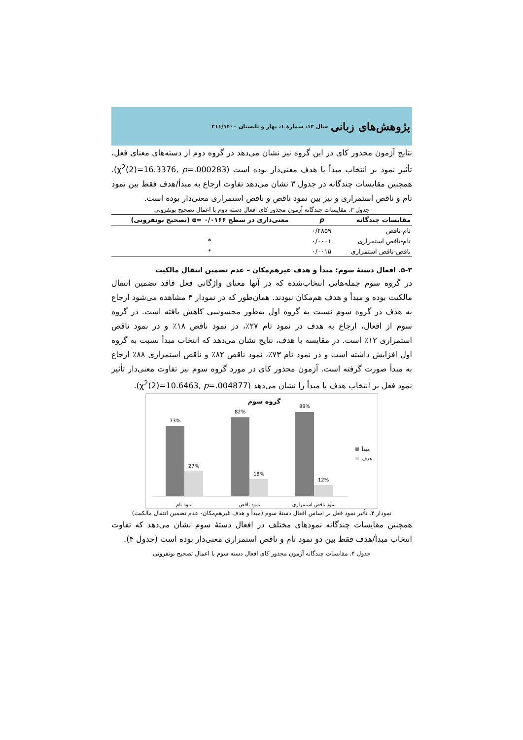پژوهش‌های زبانی سال ۱۲، شمارهٔ ۱، بهار و تابستان ۲۱۱/۱۴۰۰
نتایج آزمون مجذور کای در این گروه نیز نشان می‌دهد در گروه دوم از دسته‌های معنای فعل، تأثیر نمود بر انتخاب مبدأ یا هدف معنی‌دار بوده است (χ<sup>2</sup>(2)=16.3376, p=.000283). همچنین مقایسات چندگانه در جدول ۳ نشان می‌دهد تفاوت ارجاع به مبدأ/هدف فقط بین نمود تام و ناقص استمراری و نیز بین نمود ناقص و ناقص استمراری معنی‌دار بوده است.
جدول ۳. مقایسات چندگانه آزمون مجذور کای افعال دسته دوم با اعمال تصحیح بونفرونی
| مقایسات چندگانه | p | معنی‌داری در سطح ۰/۰۱۶۶ =α (تصحیح بونفرونی) |
| --- | --- | --- |
| تام-ناقص | ۰/۴۸۵۹ | |
| تام-ناقص استمراری | ۰/۰۰۰۱ | * |
| ناقص-ناقص استمراری | ۰/۰۰۱۵ | * |
۵-۳. افعال دستهٔ سوم: مبدأ و هدف غیرهم‌مکان – عدم تضمین انتقال مالکیت
در گروه سوم جمله‌هایی انتخاب‌شده که در آنها معنای واژگانی فعل فاقد تضمین انتقال مالکیت بوده و مبدأ و هدف هم‌مکان نبودند. همان‌طور که در نمودار ۴ مشاهده می‌شود ارجاع به هدف در گروه سوم نسبت به گروه اول به‌طور محسوسی کاهش یافته است. در گروه سوم از افعال، ارجاع به هدف در نمود تام ۲۷٪، در نمود ناقص ۱۸٪ و در نمود ناقص استمراری ۱۲٪ است. در مقایسه با هدف، نتایج نشان می‌دهد که انتخاب مبدأ نسبت به گروه اول افزایش داشته است و در نمود تام ۷۳٪، نمود ناقص ۸۲٪ و ناقص استمراری ۸۸٪ ارجاع به مبدأ صورت گرفته است. آزمون مجذور کای در مورد گروه سوم نیز تفاوت معنی‌دار تأثیر نمود فعل بر انتخاب هدف یا مبدأ را نشان می‌دهد (χ<sup>2</sup>(2)=10.6463, p=.004877).
گروه سوم
73%
27%
82%
18%
88%
12%
نمود تام
نمود ناقص
نمود ناقص استمراری
مبدأ
هدف
نمودار ۴. تأثیر نمود فعل بر اساس افعال دستهٔ سوم (مبدأ و هدف غیرهم‌مکان- عدم تضمین انتقال مالکیت)
همچنین مقایسات چندگانه نمودهای مختلف در افعال دستهٔ سوم نشان می‌دهد که تفاوت انتخاب مبدأ/هدف فقط بین دو نمود تام و ناقص استمراری معنی‌دار بوده است (جدول ۴).
جدول ۴. مقایسات چندگانه آزمون مجذور کای افعال دسته سوم با اعمال تصحیح بونفرونی